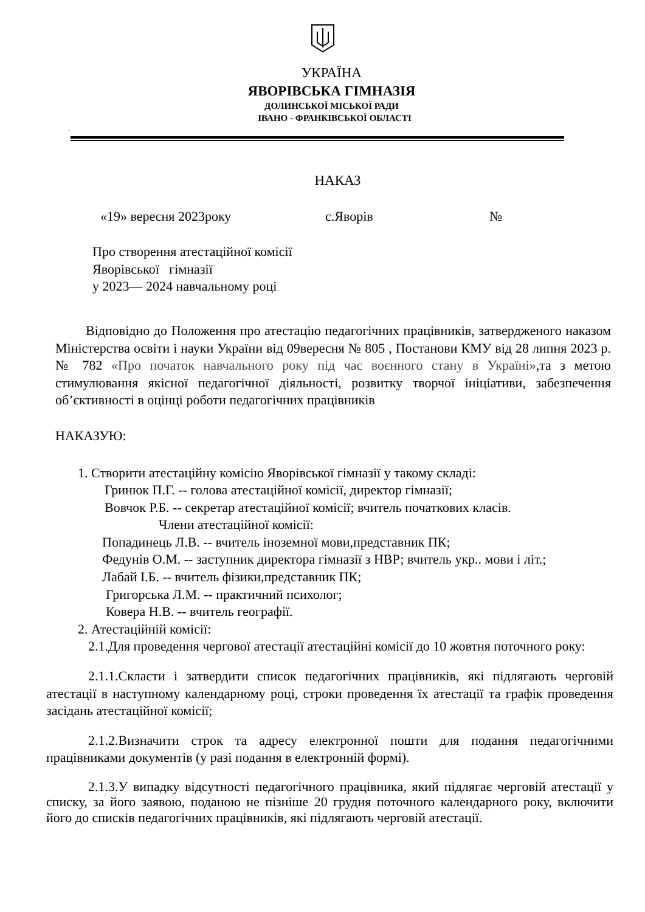УКРАЇНА
ЯВОРІВСЬКА ГІМНАЗІЯ
ДОЛИНСЬКОЇ МІСЬКОЇ РАДИ
ІВАНО - ФРАНКІВСЬКОЇ ОБЛАСТІ
.
НАКАЗ
«19» вересня 2023року с.Яворів №
Про створення атестаційної комісії
Яворівської гімназії
у 2023— 2024 навчальному році
Відповідно до Положення про атестацію педагогічних працівників, затвердженого наказом Міністерства освіти і науки України від 09вересня № 805 , Постанови КМУ від 28 липня 2023 р. № 782 «Про початок навчального року під час воєнного стану в Україні»,та з метою стимулювання якісної педагогічної діяльності, розвитку творчої ініціативи, забезпечення об’єктивності в оцінці роботи педагогічних працівників
НАКАЗУЮ:
1. Створити атестаційну комісію Яворівської гімназії у такому складі:
Гринюк П.Г. -- голова атестаційної комісії, директор гімназії;
Вовчок Р.Б. -- секретар атестаційної комісії; вчитель початкових класів.
Члени атестаційної комісії:
Попадинець Л.В. -- вчитель іноземної мови,представник ПК;
Федунів О.М. -- заступник директора гімназії з НВР; вчитель укр.. мови і літ.;
Лабай І.Б. -- вчитель фізики,представник ПК;
Григорська Л.М. -- практичний психолог;
Ковера Н.В. -- вчитель географії.
2. Атестаційній комісії:
2.1.Для проведення чергової атестації атестаційні комісії до 10 жовтня поточного року:
2.1.1.Скласти і затвердити список педагогічних працівників, які підлягають черговій атестації в наступному календарному році, строки проведення їх атестації та графік проведення засідань атестаційної комісії;
2.1.2.Визначити строк та адресу електронної пошти для подання педагогічними працівниками документів (у разі подання в електронній формі).
2.1.3.У випадку відсутності педагогічного працівника, який підлягає черговій атестації у списку, за його заявою, поданою не пізніше 20 грудня поточного календарного року, включити його до списків педагогічних працівників, які підлягають черговій атестації.